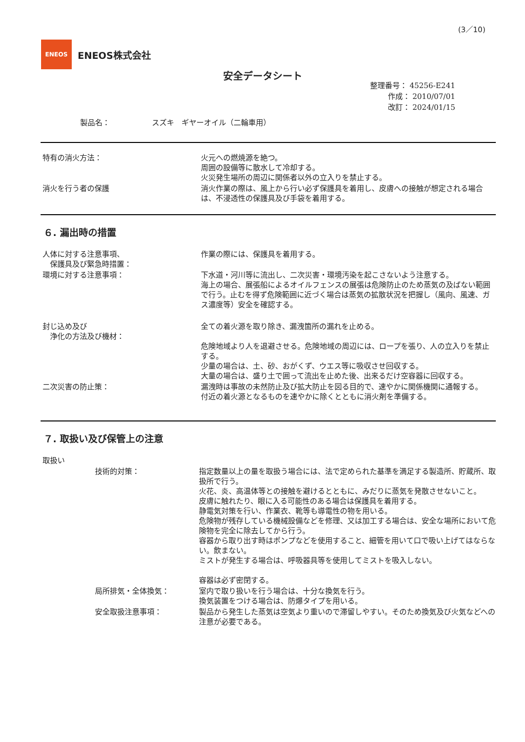(3／10)
ENEOS
ENEOS株式会社
安全データシート
整理番号： 45256-E241
作成： 2010/07/01
改訂： 2024/01/15
製品名： スズキ　ギヤーオイル（二輪車用）
特有の消火方法： 火元への燃焼源を絶つ。
周囲の設備等に散水して冷却する。
火災発生場所の周辺に関係者以外の立入りを禁止する。
消火を行う者の保護 消火作業の際は、風上から行い必ず保護具を着用し、皮膚への接触が想定される場合は、不浸透性の保護具及び手袋を着用する。
６. 漏出時の措置
人体に対する注意事項、
　保護具及び緊急時措置：
作業の際には、保護具を着用する。
環境に対する注意事項： 下水道・河川等に流出し、二次災害・環境汚染を起こさないよう注意する。
海上の場合、展張船によるオイルフェンスの展張は危険防止のため蒸気の及ばない範囲で行う。止むを得ず危険範囲に近づく場合は蒸気の拡散状況を把握し（風向、風速、ガス濃度等）安全を確認する。
封じ込め及び
　浄化の方法及び機材：
全ての着火源を取り除き、漏洩箇所の漏れを止める。
危険地域より人を退避させる。危険地域の周辺には、ロープを張り、人の立入りを禁止する。
少量の場合は、土、砂、おがくず、ウエス等に吸収させ回収する。
大量の場合は、盛り土で囲って流出を止めた後、出来るだけ空容器に回収する。
二次災害の防止策： 漏洩時は事故の未然防止及び拡大防止を図る目的で、速やかに関係機関に通報する。
付近の着火源となるものを速やかに除くとともに消火剤を準備する。
７. 取扱い及び保管上の注意
取扱い
技術的対策： 指定数量以上の量を取扱う場合には、法で定められた基準を満足する製造所、貯蔵所、取扱所で行う。
火花、炎、高温体等との接触を避けるとともに、みだりに蒸気を発散させないこと。
皮膚に触れたり、眼に入る可能性のある場合は保護具を着用する。
静電気対策を行い、作業衣、靴等も導電性の物を用いる。
危険物が残存している機械設備などを修理、又は加工する場合は、安全な場所において危険物を完全に除去してから行う。
容器から取り出す時はポンプなどを使用すること、細管を用いて口で吸い上げてはならない。飲まない。
ミストが発生する場合は、呼吸器具等を使用してミストを吸入しない。
容器は必ず密閉する。
局所排気・全体換気： 室内で取り扱いを行う場合は、十分な換気を行う。
換気装置をつける場合は、防爆タイプを用いる。
安全取扱注意事項： 製品から発生した蒸気は空気より重いので滞留しやすい。そのため換気及び火気などへの注意が必要である。